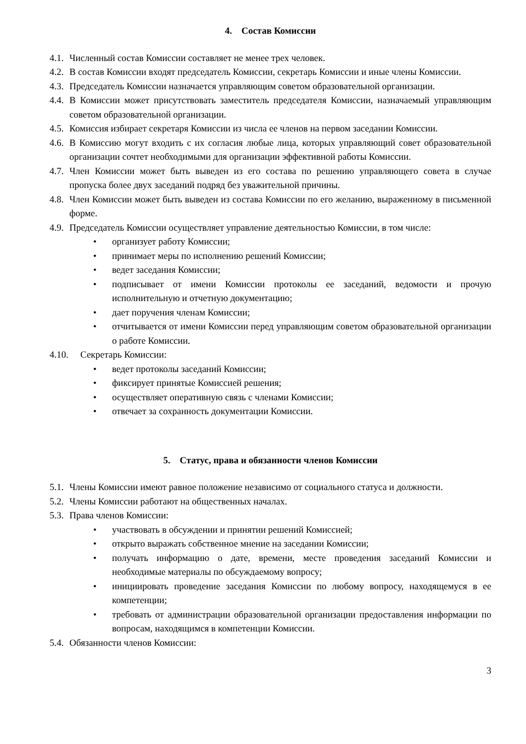4. Состав Комиссии
4.1. Численный состав Комиссии составляет не менее трех человек.
4.2. В состав Комиссии входят председатель Комиссии, секретарь Комиссии и иные члены Комиссии.
4.3. Председатель Комиссии назначается управляющим советом образовательной организации.
4.4. В Комиссии может присутствовать заместитель председателя Комиссии, назначаемый управляющим советом образовательной организации.
4.5. Комиссия избирает секретаря Комиссии из числа ее членов на первом заседании Комиссии.
4.6. В Комиссию могут входить с их согласия любые лица, которых управляющий совет образовательной организации сочтет необходимыми для организации эффективной работы Комиссии.
4.7. Член Комиссии может быть выведен из его состава по решению управляющего совета в случае пропуска более двух заседаний подряд без уважительной причины.
4.8. Член Комиссии может быть выведен из состава Комиссии по его желанию, выраженному в письменной форме.
4.9. Председатель Комиссии осуществляет управление деятельностью Комиссии, в том числе:
• организует работу Комиссии;
• принимает меры по исполнению решений Комиссии;
• ведет заседания Комиссии;
• подписывает от имени Комиссии протоколы ее заседаний, ведомости и прочую исполнительную и отчетную документацию;
• дает поручения членам Комиссии;
• отчитывается от имени Комиссии перед управляющим советом образовательной организации о работе Комиссии.
4.10. Секретарь Комиссии:
• ведет протоколы заседаний Комиссии;
• фиксирует принятые Комиссией решения;
• осуществляет оперативную связь с членами Комиссии;
• отвечает за сохранность документации Комиссии.
5. Статус, права и обязанности членов Комиссии
5.1. Члены Комиссии имеют равное положение независимо от социального статуса и должности.
5.2. Члены Комиссии работают на общественных началах.
5.3. Права членов Комиссии:
• участвовать в обсуждении и принятии решений Комиссией;
• открыто выражать собственное мнение на заседании Комиссии;
• получать информацию о дате, времени, месте проведения заседаний Комиссии и необходимые материалы по обсуждаемому вопросу;
• инициировать проведение заседания Комиссии по любому вопросу, находящемуся в ее компетенции;
• требовать от администрации образовательной организации предоставления информации по вопросам, находящимся в компетенции Комиссии.
5.4. Обязанности членов Комиссии:
3